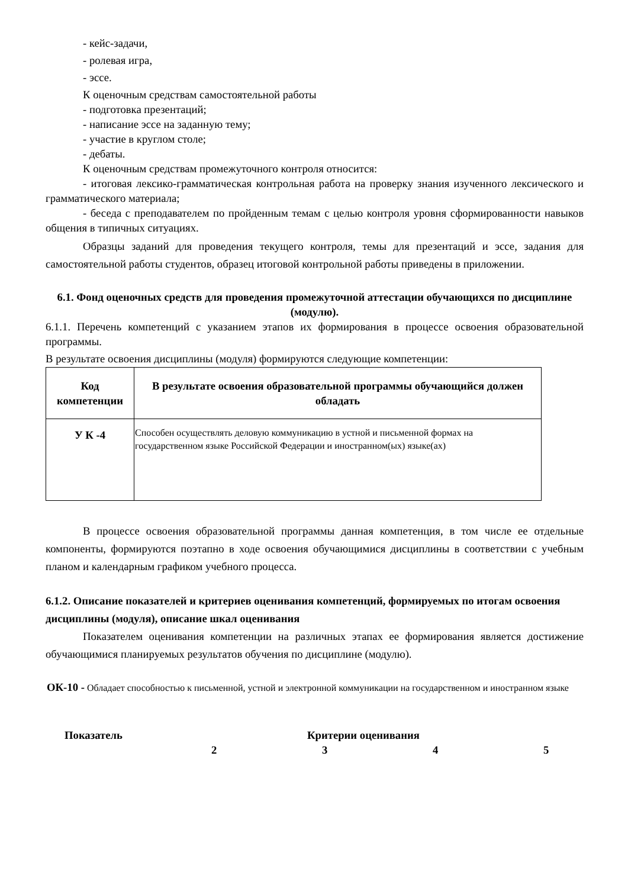- кейс-задачи,
- ролевая игра,
- эссе.
К оценочным средствам самостоятельной работы
- подготовка презентаций;
- написание эссе на заданную тему;
- участие в круглом столе;
- дебаты.
К оценочным средствам промежуточного контроля относится:
- итоговая лексико-грамматическая контрольная работа на проверку знания изученного лексического и грамматического материала;
- беседа с преподавателем по пройденным темам с целью контроля уровня сформированности навыков общения в типичных ситуациях.
Образцы заданий для проведения текущего контроля, темы для презентаций и эссе, задания для самостоятельной работы студентов, образец итоговой контрольной работы приведены в приложении.
6.1. Фонд оценочных средств для проведения промежуточной аттестации обучающихся по дисциплине (модулю).
6.1.1. Перечень компетенций с указанием этапов их формирования в процессе освоения образовательной программы.
В результате освоения дисциплины (модуля) формируются следующие компетенции:
| Код компетенции | В результате освоения образовательной программы обучающийся должен обладать |
| --- | --- |
| У К -4 | Способен осуществлять деловую коммуникацию в устной и письменной формах на государственном языке Российской Федерации и иностранном(ых) языке(ах) |
В процессе освоения образовательной программы данная компетенция, в том числе ее отдельные компоненты, формируются поэтапно в ходе освоения обучающимися дисциплины в соответствии с учебным планом и календарным графиком учебного процесса.
6.1.2. Описание показателей и критериев оценивания компетенций, формируемых по итогам освоения дисциплины (модуля), описание шкал оценивания
Показателем оценивания компетенции на различных этапах ее формирования является достижение обучающимися планируемых результатов обучения по дисциплине (модулю).
ОК-10 - Обладает способностью к письменной, устной и электронной коммуникации на государственном и иностранном языке
Показатель Критерии оценивания
2 3 4 5